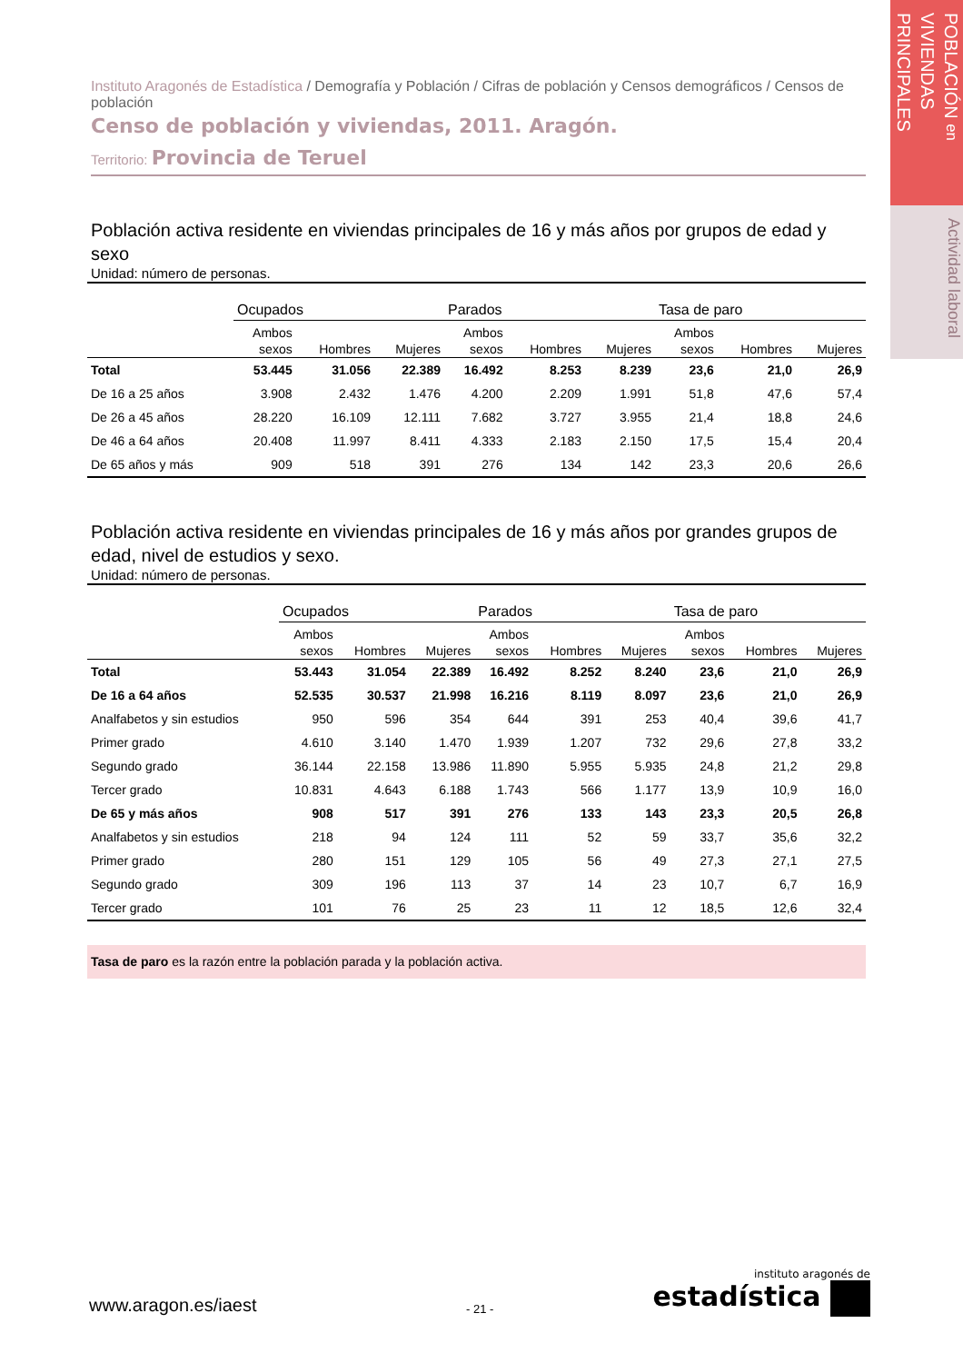POBLACIÓN en
VIVIENDAS PRINCIPALES
Actividad laboral
Instituto Aragonés de Estadística / Demografía y Población / Cifras de población y Censos demográficos / Censos de población
Censo de población y viviendas, 2011. Aragón.
Territorio: Provincia de Teruel
Población activa residente en viviendas principales de 16 y más años por grupos de edad y sexo
Unidad: número de personas.
| | Ocupados | | | Parados | | | Tasa de paro | | |
| --- | --- | --- | --- | --- | --- | --- | --- | --- | --- |
| | Ambos sexos | Hombres | Mujeres | Ambos sexos | Hombres | Mujeres | Ambos sexos | Hombres | Mujeres |
| Total | 53.445 | 31.056 | 22.389 | 16.492 | 8.253 | 8.239 | 23,6 | 21,0 | 26,9 |
| De 16 a 25 años | 3.908 | 2.432 | 1.476 | 4.200 | 2.209 | 1.991 | 51,8 | 47,6 | 57,4 |
| De 26 a 45 años | 28.220 | 16.109 | 12.111 | 7.682 | 3.727 | 3.955 | 21,4 | 18,8 | 24,6 |
| De 46 a 64 años | 20.408 | 11.997 | 8.411 | 4.333 | 2.183 | 2.150 | 17,5 | 15,4 | 20,4 |
| De 65 años y más | 909 | 518 | 391 | 276 | 134 | 142 | 23,3 | 20,6 | 26,6 |
Población activa residente en viviendas principales de 16 y más años por grandes grupos de edad, nivel de estudios y sexo.
Unidad: número de personas.
| | Ocupados | | | Parados | | | Tasa de paro | | |
| --- | --- | --- | --- | --- | --- | --- | --- | --- | --- |
| | Ambos sexos | Hombres | Mujeres | Ambos sexos | Hombres | Mujeres | Ambos sexos | Hombres | Mujeres |
| Total | 53.443 | 31.054 | 22.389 | 16.492 | 8.252 | 8.240 | 23,6 | 21,0 | 26,9 |
| De 16 a 64 años | 52.535 | 30.537 | 21.998 | 16.216 | 8.119 | 8.097 | 23,6 | 21,0 | 26,9 |
| Analfabetos y sin estudios | 950 | 596 | 354 | 644 | 391 | 253 | 40,4 | 39,6 | 41,7 |
| Primer grado | 4.610 | 3.140 | 1.470 | 1.939 | 1.207 | 732 | 29,6 | 27,8 | 33,2 |
| Segundo grado | 36.144 | 22.158 | 13.986 | 11.890 | 5.955 | 5.935 | 24,8 | 21,2 | 29,8 |
| Tercer grado | 10.831 | 4.643 | 6.188 | 1.743 | 566 | 1.177 | 13,9 | 10,9 | 16,0 |
| De 65 y más años | 908 | 517 | 391 | 276 | 133 | 143 | 23,3 | 20,5 | 26,8 |
| Analfabetos y sin estudios | 218 | 94 | 124 | 111 | 52 | 59 | 33,7 | 35,6 | 32,2 |
| Primer grado | 280 | 151 | 129 | 105 | 56 | 49 | 27,3 | 27,1 | 27,5 |
| Segundo grado | 309 | 196 | 113 | 37 | 14 | 23 | 10,7 | 6,7 | 16,9 |
| Tercer grado | 101 | 76 | 25 | 23 | 11 | 12 | 18,5 | 12,6 | 32,4 |
Tasa de paro es la razón entre la población parada y la población activa.
www.aragon.es/iaest - 21 -
instituto aragonés de
estadística